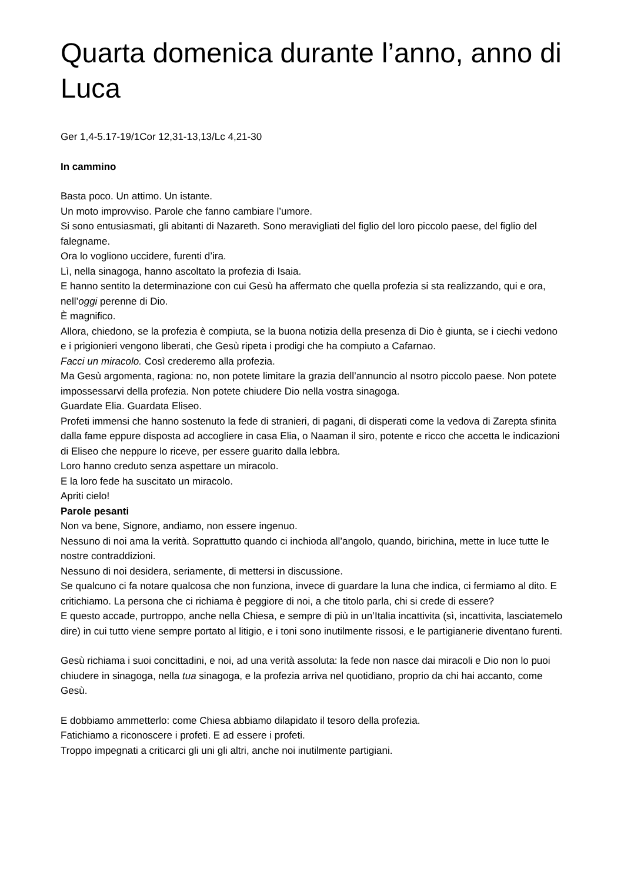Quarta domenica durante l’anno, anno di Luca
Ger 1,4-5.17-19/1Cor 12,31-13,13/Lc 4,21-30
In cammino
Basta poco. Un attimo. Un istante.
Un moto improvviso. Parole che fanno cambiare l’umore.
Si sono entusiasmati, gli abitanti di Nazareth. Sono meravigliati del figlio del loro piccolo paese, del figlio del falegname.
Ora lo vogliono uccidere, furenti d’ira.
Lì, nella sinagoga, hanno ascoltato la profezia di Isaia.
E hanno sentito la determinazione con cui Gesù ha affermato che quella profezia si sta realizzando, qui e ora, nell’oggi perenne di Dio.
È magnifico.
Allora, chiedono, se la profezia è compiuta, se la buona notizia della presenza di Dio è giunta, se i ciechi vedono e i prigionieri vengono liberati, che Gesù ripeta i prodigi che ha compiuto a Cafarnao.
Facci un miracolo. Così crederemo alla profezia.
Ma Gesù argomenta, ragiona: no, non potete limitare la grazia dell’annuncio al nsotro piccolo paese. Non potete impossessarvi della profezia. Non potete chiudere Dio nella vostra sinagoga.
Guardate Elia. Guardata Eliseo.
Profeti immensi che hanno sostenuto la fede di stranieri, di pagani, di disperati come la vedova di Zarepta sfinita dalla fame eppure disposta ad accogliere in casa Elia, o Naaman il siro, potente e ricco che accetta le indicazioni di Eliseo che neppure lo riceve, per essere guarito dalla lebbra.
Loro hanno creduto senza aspettare un miracolo.
E la loro fede ha suscitato un miracolo.
Apriti cielo!
Parole pesanti
Non va bene, Signore, andiamo, non essere ingenuo.
Nessuno di noi ama la verità. Soprattutto quando ci inchioda all’angolo, quando, birichina, mette in luce tutte le nostre contraddizioni.
Nessuno di noi desidera, seriamente, di mettersi in discussione.
Se qualcuno ci fa notare qualcosa che non funziona, invece di guardare la luna che indica, ci fermiamo al dito. E critichiamo. La persona che ci richiama è peggiore di noi, a che titolo parla, chi si crede di essere?
E questo accade, purtroppo, anche nella Chiesa, e sempre di più in un’Italia incattivita (sì, incattivita, lasciatemelo dire) in cui tutto viene sempre portato al litigio, e i toni sono inutilmente rissosi, e le partigianerie diventano furenti.
Gesù richiama i suoi concittadini, e noi, ad una verità assoluta: la fede non nasce dai miracoli e Dio non lo puoi chiudere in sinagoga, nella tua sinagoga, e la profezia arriva nel quotidiano, proprio da chi hai accanto, come Gesù.
E dobbiamo ammetterlo: come Chiesa abbiamo dilapidato il tesoro della profezia.
Fatichiamo a riconoscere i profeti. E ad essere i profeti.
Troppo impegnati a criticarci gli uni gli altri, anche noi inutilmente partigiani.